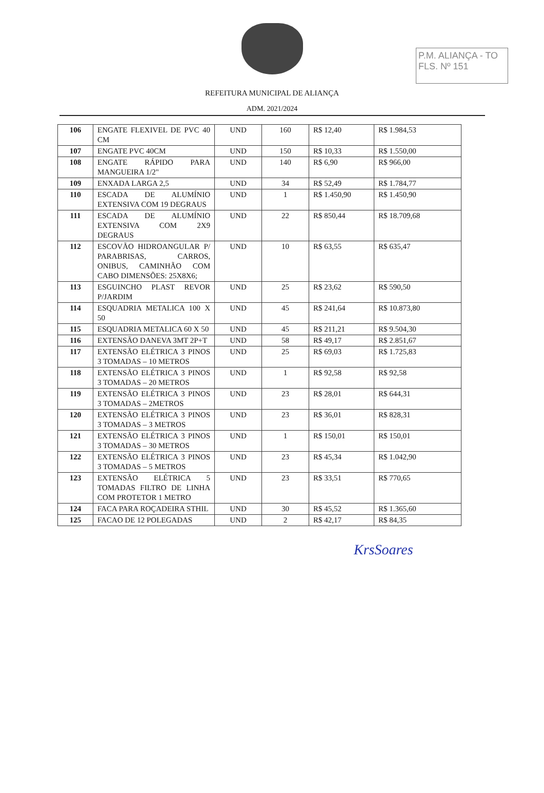P.M. ALIANÇA - TO
FLS. Nº 151
REFEITURA MUNICIPAL DE ALIANÇA
ADM. 2021/2024
| 106 | ENGATE FLEXIVEL DE PVC 40 CM | UND | 160 | R$ 12,40 | R$ 1.984,53 |
| 107 | ENGATE PVC 40CM | UND | 150 | R$ 10,33 | R$ 1.550,00 |
| 108 | ENGATE RÁPIDO PARA MANGUEIRA 1/2" | UND | 140 | R$ 6,90 | R$ 966,00 |
| 109 | ENXADA LARGA 2,5 | UND | 34 | R$ 52,49 | R$ 1.784,77 |
| 110 | ESCADA DE ALUMÍNIO EXTENSIVA COM 19 DEGRAUS | UND | 1 | R$ 1.450,90 | R$ 1.450,90 |
| 111 | ESCADA DE ALUMÍNIO EXTENSIVA COM 2X9 DEGRAUS | UND | 22 | R$ 850,44 | R$ 18.709,68 |
| 112 | ESCOVÃO HIDROANGULAR P/ PARABRISAS, CARROS, ONIBUS, CAMINHÃO COM CABO DIMENSÕES: 25X8X6; | UND | 10 | R$ 63,55 | R$ 635,47 |
| 113 | ESGUINCHO PLAST REVOR P/JARDIM | UND | 25 | R$ 23,62 | R$ 590,50 |
| 114 | ESQUADRIA METALICA 100 X 50 | UND | 45 | R$ 241,64 | R$ 10.873,80 |
| 115 | ESQUADRIA METALICA 60 X 50 | UND | 45 | R$ 211,21 | R$ 9.504,30 |
| 116 | EXTENSÃO DANEVA 3MT 2P+T | UND | 58 | R$ 49,17 | R$ 2.851,67 |
| 117 | EXTENSÃO ELÉTRICA 3 PINOS 3 TOMADAS – 10 METROS | UND | 25 | R$ 69,03 | R$ 1.725,83 |
| 118 | EXTENSÃO ELÉTRICA 3 PINOS 3 TOMADAS – 20 METROS | UND | 1 | R$ 92,58 | R$ 92,58 |
| 119 | EXTENSÃO ELÉTRICA 3 PINOS 3 TOMADAS – 2METROS | UND | 23 | R$ 28,01 | R$ 644,31 |
| 120 | EXTENSÃO ELÉTRICA 3 PINOS 3 TOMADAS – 3 METROS | UND | 23 | R$ 36,01 | R$ 828,31 |
| 121 | EXTENSÃO ELÉTRICA 3 PINOS 3 TOMADAS – 30 METROS | UND | 1 | R$ 150,01 | R$ 150,01 |
| 122 | EXTENSÃO ELÉTRICA 3 PINOS 3 TOMADAS – 5 METROS | UND | 23 | R$ 45,34 | R$ 1.042,90 |
| 123 | EXTENSÃO ELÉTRICA 5 TOMADAS FILTRO DE LINHA COM PROTETOR 1 METRO | UND | 23 | R$ 33,51 | R$ 770,65 |
| 124 | FACA PARA ROÇADEIRA STHIL | UND | 30 | R$ 45,52 | R$ 1.365,60 |
| 125 | FACAO DE 12 POLEGADAS | UND | 2 | R$ 42,17 | R$ 84,35 |
KrsSoares